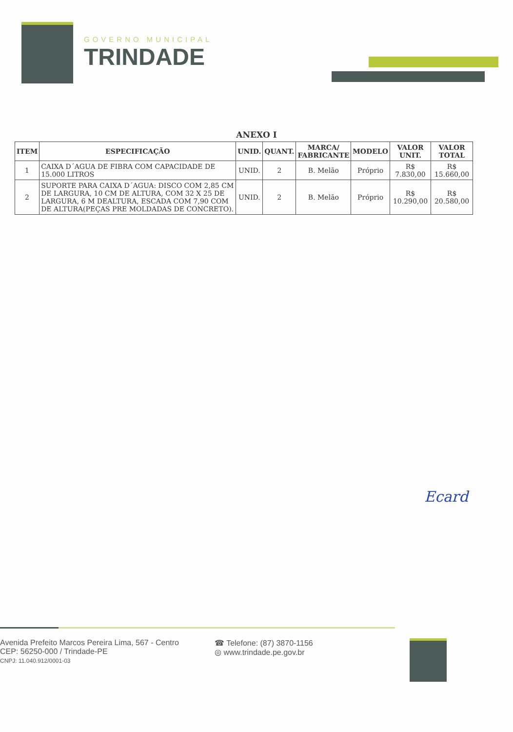GOVERNO MUNICIPAL
TRINDADE
ANEXO I
| ITEM | ESPECIFICAÇÃO | UNID. | QUANT. | MARCA/ FABRICANTE | MODELO | VALOR UNIT. | VALOR TOTAL |
| --- | --- | --- | --- | --- | --- | --- | --- |
| 1 | CAIXA D´AGUA DE FIBRA COM CAPACIDADE DE 15.000 LITROS | UNID. | 2 | B. Melão | Próprio | R$ 7.830,00 | R$ 15.660,00 |
| 2 | SUPORTE PARA CAIXA D´AGUA: DISCO COM 2,85 CM DE LARGURA, 10 CM DE ALTURA, COM 32 X 25 DE LARGURA, 6 M DEALTURA, ESCADA COM 7,90 COM DE ALTURA(PEÇAS PRE MOLDADAS DE CONCRETO). | UNID. | 2 | B. Melão | Próprio | R$ 10.290,00 | R$ 20.580,00 |
Ecard
Avenida Prefeito Marcos Pereira Lima, 567 - Centro
CEP: 56250-000 / Trindade-PE
CNPJ: 11.040.912/0001-03
☎ Telefone: (87) 3870-1156
◎ www.trindade.pe.gov.br